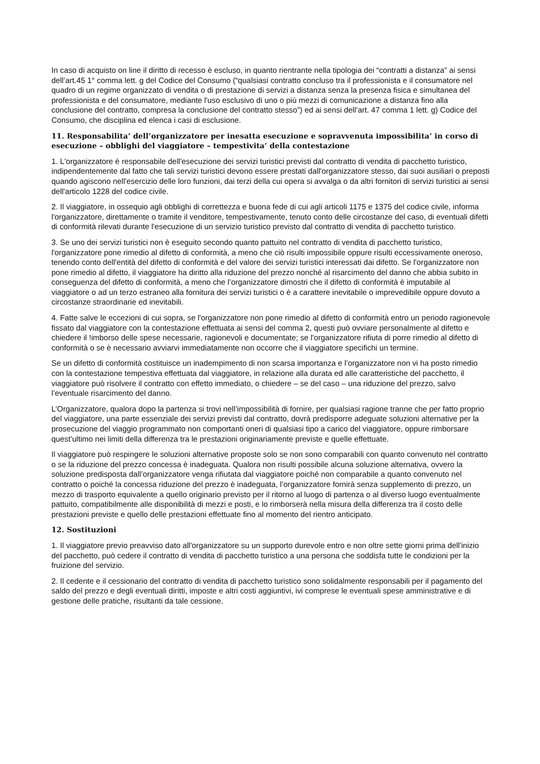In caso di acquisto on line il diritto di recesso è escluso, in quanto rientrante nella tipologia dei “contratti a distanza” ai sensi dell’art.45 1° comma lett. g del Codice del Consumo (“qualsiasi contratto concluso tra il professionista e il consumatore nel quadro di un regime organizzato di vendita o di prestazione di servizi a distanza senza la presenza fisica e simultanea del professionista e del consumatore, mediante l'uso esclusivo di uno o più mezzi di comunicazione a distanza fino alla conclusione del contratto, compresa la conclusione del contratto stesso”) ed ai sensi dell’art. 47 comma 1 lett. g) Codice del Consumo, che disciplina ed elenca i casi di esclusione.
11. Responsabilita’ dell’organizzatore per inesatta esecuzione e sopravvenuta impossibilita’ in corso di esecuzione – obblighi del viaggiatore – tempestivita’ della contestazione
1. L'organizzatore è responsabile dell'esecuzione dei servizi turistici previsti dal contratto di vendita di pacchetto turistico, indipendentemente dal fatto che tali servizi turistici devono essere prestati dall'organizzatore stesso, dai suoi ausiliari o preposti quando agiscono nell'esercizio delle loro funzioni, dai terzi della cui opera si avvalga o da altri fornitori di servizi turistici ai sensi dell'articolo 1228 del codice civile.
2. Il viaggiatore, in ossequio agli obblighi di correttezza e buona fede di cui agli articoli 1175 e 1375 del codice civile, informa l'organizzatore, direttamente o tramite il venditore, tempestivamente, tenuto conto delle circostanze del caso, di eventuali difetti di conformità rilevati durante l'esecuzione di un servizio turistico previsto dal contratto di vendita di pacchetto turistico.
3. Se uno dei servizi turistici non è eseguito secondo quanto pattuito nel contratto di vendita di pacchetto turistico, l'organizzatore pone rimedio al difetto di conformità, a meno che ciò risulti impossibile oppure risulti eccessivamente oneroso, tenendo conto dell'entità del difetto di conformità e del valore dei servizi turistici interessati dai difetto. Se l'organizzatore non pone rimedio al difetto, il viaggiatore ha diritto alla riduzione del prezzo nonché al risarcimento del danno che abbia subito in conseguenza del difetto di conformità, a meno che l’organizzatore dimostri che il difetto di conformità è imputabile al viaggiatore o ad un terzo estraneo alla fornitura dei servizi turistici o è a carattere inevitabile o imprevedibile oppure dovuto a circostanze straordinarie ed inevitabili.
4. Fatte salve le eccezioni di cui sopra, se l'organizzatore non pone rimedio al difetto di conformità entro un periodo ragionevole fissato dal viaggiatore con la contestazione effettuata ai sensi del comma 2, questi può ovviare personalmente al difetto e chiedere il !imborso delle spese necessarie, ragionevoli e documentate; se l'organizzatore rifiuta di porre rimedio al difetto di conformità o se è necessario avviarvi immediatamente non occorre che il viaggiatore specifichi un termine.
Se un difetto di conformità costituisce un inadempimento di non scarsa importanza e l’organizzatore non vi ha posto rimedio con la contestazione tempestiva effettuata dal viaggiatore, in relazione alla durata ed alle caratteristiche del pacchetto, il viaggiatore può risolvere il contratto con effetto immediato, o chiedere – se del caso – una riduzione del prezzo, salvo l’eventuale risarcimento del danno.
L’Organizzatore, qualora dopo la partenza si trovi nell’impossibilità di fornire, per qualsiasi ragione tranne che per fatto proprio del viaggiatore, una parte essenziale dei servizi previsti dal contratto, dovrà predisporre adeguate soluzioni alternative per la prosecuzione del viaggio programmato non comportanti oneri di qualsiasi tipo a carico del viaggiatore, oppure rimborsare quest’ultimo nei limiti della differenza tra le prestazioni originariamente previste e quelle effettuate.
Il viaggiatore può respingere le soluzioni alternative proposte solo se non sono comparabili con quanto convenuto nel contratto o se la riduzione del prezzo concessa è inadeguata. Qualora non risulti possibile alcuna soluzione alternativa, ovvero la soluzione predisposta dall’organizzatore venga rifiutata dal viaggiatore poiché non comparabile a quanto convenuto nel contratto o poiché la concessa riduzione del prezzo è inadeguata, l’organizzatore fornirà senza supplemento di prezzo, un mezzo di trasporto equivalente a quello originario previsto per il ritorno al luogo di partenza o al diverso luogo eventualmente pattuito, compatibilmente alle disponibilità di mezzi e posti, e lo rimborserà nella misura della differenza tra il costo delle prestazioni previste e quello delle prestazioni effettuate fino al momento del rientro anticipato.
12. Sostituzioni
1. Il viaggiatore previo preavviso dato all'organizzatore su un supporto durevole entro e non oltre sette giorni prima dell'inizio del pacchetto, può cedere il contratto di vendita di pacchetto turistico a una persona che soddisfa tutte le condizioni per la fruizione del servizio.
2. Il cedente e il cessionario del contratto di vendita di pacchetto turistico sono solidalmente responsabili per il pagamento del saldo del prezzo e degli eventuali diritti, imposte e altri costi aggiuntivi, ivi comprese le eventuali spese amministrative e di gestione delle pratiche, risultanti da tale cessione.